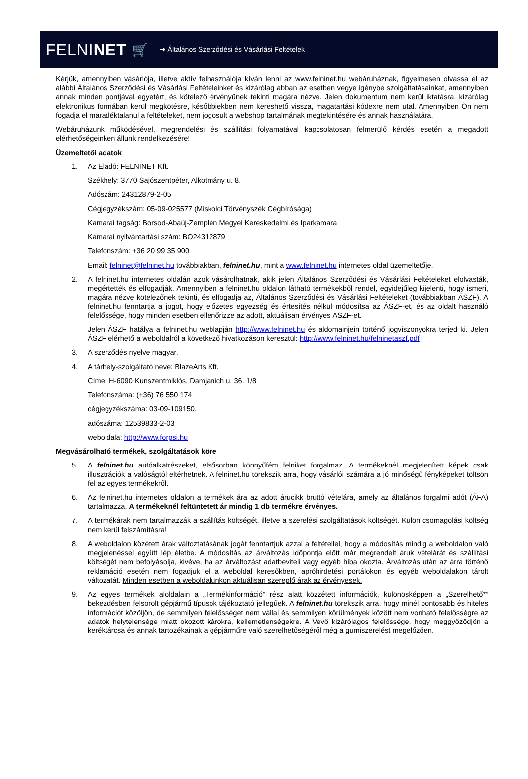FELNINET 🛒 ➜ Általános Szerződési és Vásárlási Feltételek
Kérjük, amennyiben vásárlója, illetve aktív felhasználója kíván lenni az www.felninet.hu webáruháznak, figyelmesen olvassa el az alábbi Általános Szerződési és Vásárlási Feltételeinket és kizárólag abban az esetben vegye igénybe szolgáltatásainkat, amennyiben annak minden pontjával egyetért, és kötelező érvényűnek tekinti magára nézve. Jelen dokumentum nem kerül iktatásra, kizárólag elektronikus formában kerül megkötésre, későbbiekben nem kereshető vissza, magatartási kódexre nem utal. Amennyiben Ön nem fogadja el maradéktalanul a feltételeket, nem jogosult a webshop tartalmának megtekintésére és annak használatára.
Webáruházunk működésével, megrendelési és szállítási folyamatával kapcsolatosan felmerülő kérdés esetén a megadott elérhetőségeinken állunk rendelkezésére!
Üzemeltetői adatok
1. Az Eladó: FELNINET Kft.
Székhely: 3770 Sajószentpéter, Alkotmány u. 8.
Adószám: 24312879-2-05
Cégjegyzékszám: 05-09-025577 (Miskolci Törvényszék Cégbírósága)
Kamarai tagság: Borsod-Abaúj-Zemplén Megyei Kereskedelmi és Iparkamara
Kamarai nyilvántartási szám: BO24312879
Telefonszám: +36 20 99 35 900
Email: felninet@felninet.hu továbbiakban, felninet.hu, mint a www.felninet.hu internetes oldal üzemeltetője.
2. A felninet.hu internetes oldalán azok vásárolhatnak, akik jelen Általános Szerződési és Vásárlási Feltételeket elolvasták, megértették és elfogadják. Amennyiben a felninet.hu oldalon látható termékekből rendel, egyidejűleg kijelenti, hogy ismeri, magára nézve kötelezőnek tekinti, és elfogadja az, Általános Szerződési és Vásárlási Feltételeket (továbbiakban ÁSZF). A felninet.hu fenntartja a jogot, hogy előzetes egyezség és értesítés nélkül módosítsa az ÁSZF-et, és az oldalt használó felelőssége, hogy minden esetben ellenőrizze az adott, aktuálisan érvényes ÁSZF-et.
Jelen ÁSZF hatálya a felninet.hu weblapján http://www.felninet.hu és aldomainjein történő jogviszonyokra terjed ki. Jelen ÁSZF elérhető a weboldalról a következő hivatkozáson keresztül: http://www.felninet.hu/felninetaszf.pdf
3. A szerződés nyelve magyar.
4. A tárhely-szolgáltató neve: BlazeArts Kft.
Címe: H-6090 Kunszentmiklós, Damjanich u. 36. 1/8
Telefonszáma: (+36) 76 550 174
cégjegyzékszáma: 03-09-109150,
adószáma: 12539833-2-03
weboldala: http://www.forpsi.hu
Megvásárolható termékek, szolgáltatások köre
5. A felninet.hu autóalkatrészeket, elsősorban könnyűfém felniket forgalmaz. A termékeknél megjelenített képek csak illusztrációk a valóságtól eltérhetnek. A felninet.hu törekszik arra, hogy vásárlói számára a jó minőségű fényképeket töltsön fel az egyes termékekről.
6. Az felninet.hu internetes oldalon a termékek ára az adott árucikk bruttó vételára, amely az általános forgalmi adót (ÁFA) tartalmazza. A termékeknél feltüntetett ár mindig 1 db termékre érvényes.
7. A termékárak nem tartalmazzák a szállítás költségét, illetve a szerelési szolgáltatások költségét. Külön csomagolási költség nem kerül felszámításra!
8. A weboldalon közétett árak változtatásának jogát fenntartjuk azzal a feltétellel, hogy a módosítás mindig a weboldalon való megjelenéssel együtt lép életbe. A módosítás az árváltozás időpontja előtt már megrendelt áruk vételárát és szállítási költségét nem befolyásolja, kivéve, ha az árváltozást adatbeviteli vagy egyéb hiba okozta. Árváltozás után az árra történő reklamáció esetén nem fogadjuk el a weboldal keresőkben, apróhirdetési portálokon és egyéb weboldalakon tárolt változatát. Minden esetben a weboldalunkon aktuálisan szereplő árak az érvényesek.
9. Az egyes termékek aloldalain a „Termékinformáció” rész alatt közzétett információk, különösképpen a „Szerelhető*” bekezdésben felsorolt gépjármű típusok tájékoztató jellegűek. A felninet.hu törekszik arra, hogy minél pontosabb és hiteles információt közöljön, de semmilyen felelősséget nem vállal és semmilyen körülmények között nem vonható felelősségre az adatok helytelensége miatt okozott károkra, kellemetlenségekre. A Vevő kizárólagos felelőssége, hogy meggyőződjön a keréktárcsa és annak tartozékainak a gépjárműre való szerelhetőségéről még a gumiszerelést megelőzően.